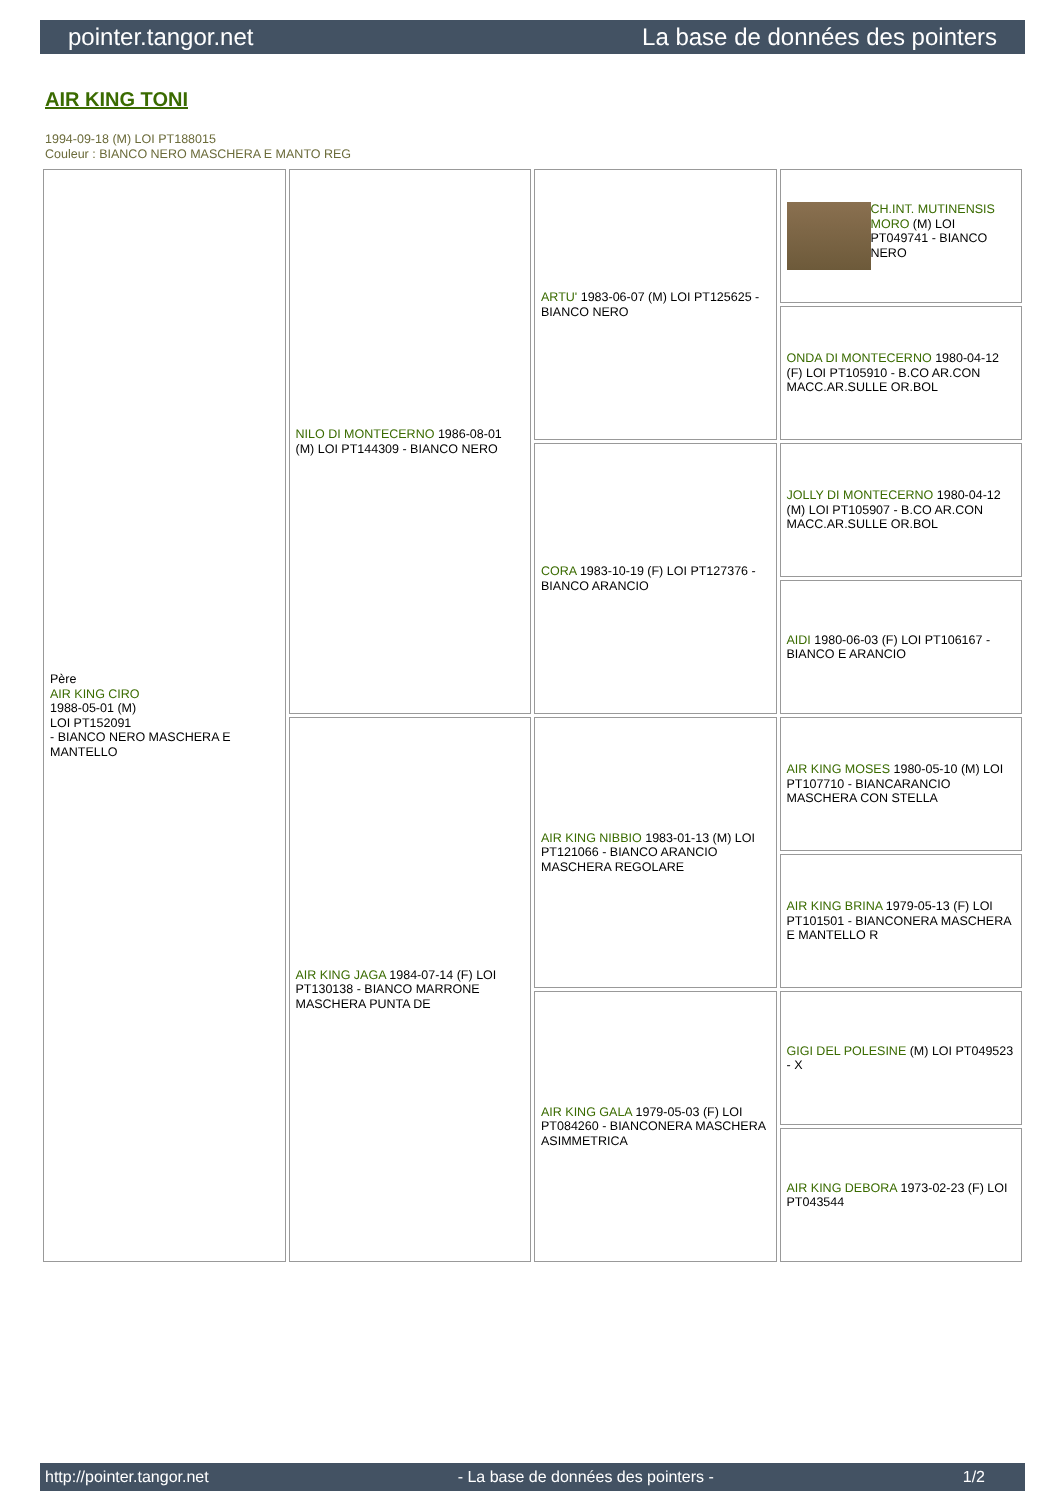pointer.tangor.net La base de données des pointers
AIR KING TONI
1994-09-18 (M) LOI PT188015
Couleur : BIANCO NERO MASCHERA E MANTO REG
| Père AIR KING CIRO 1988-05-01 (M) LOI PT152091 - BIANCO NERO MASCHERA E MANTELLO | NILO DI MONTECERNO 1986-08-01 (M) LOI PT144309 - BIANCO NERO | ARTU' 1983-06-07 (M) LOI PT125625 - BIANCO NERO | CH.INT. MUTINENSIS MORO (M) LOI PT049741 - BIANCO NERO |
| | | | ONDA DI MONTECERNO 1980-04-12 (F) LOI PT105910 - B.CO AR.CON MACC.AR.SULLE OR.BOL |
| | | CORA 1983-10-19 (F) LOI PT127376 - BIANCO ARANCIO | JOLLY DI MONTECERNO 1980-04-12 (M) LOI PT105907 - B.CO AR.CON MACC.AR.SULLE OR.BOL |
| | | | AIDI 1980-06-03 (F) LOI PT106167 - BIANCO E ARANCIO |
| | AIR KING JAGA 1984-07-14 (F) LOI PT130138 - BIANCO MARRONE MASCHERA PUNTA DE | AIR KING NIBBIO 1983-01-13 (M) LOI PT121066 - BIANCO ARANCIO MASCHERA REGOLARE | AIR KING MOSES 1980-05-10 (M) LOI PT107710 - BIANCARANCIO MASCHERA CON STELLA |
| | | | AIR KING BRINA 1979-05-13 (F) LOI PT101501 - BIANCONERA MASCHERA E MANTELLO R |
| | | AIR KING GALA 1979-05-03 (F) LOI PT084260 - BIANCONERA MASCHERA ASIMMETRICA | GIGI DEL POLESINE (M) LOI PT049523 - X |
| | | | AIR KING DEBORA 1973-02-23 (F) LOI PT043544 |
http://pointer.tangor.net - La base de données des pointers - 1/2